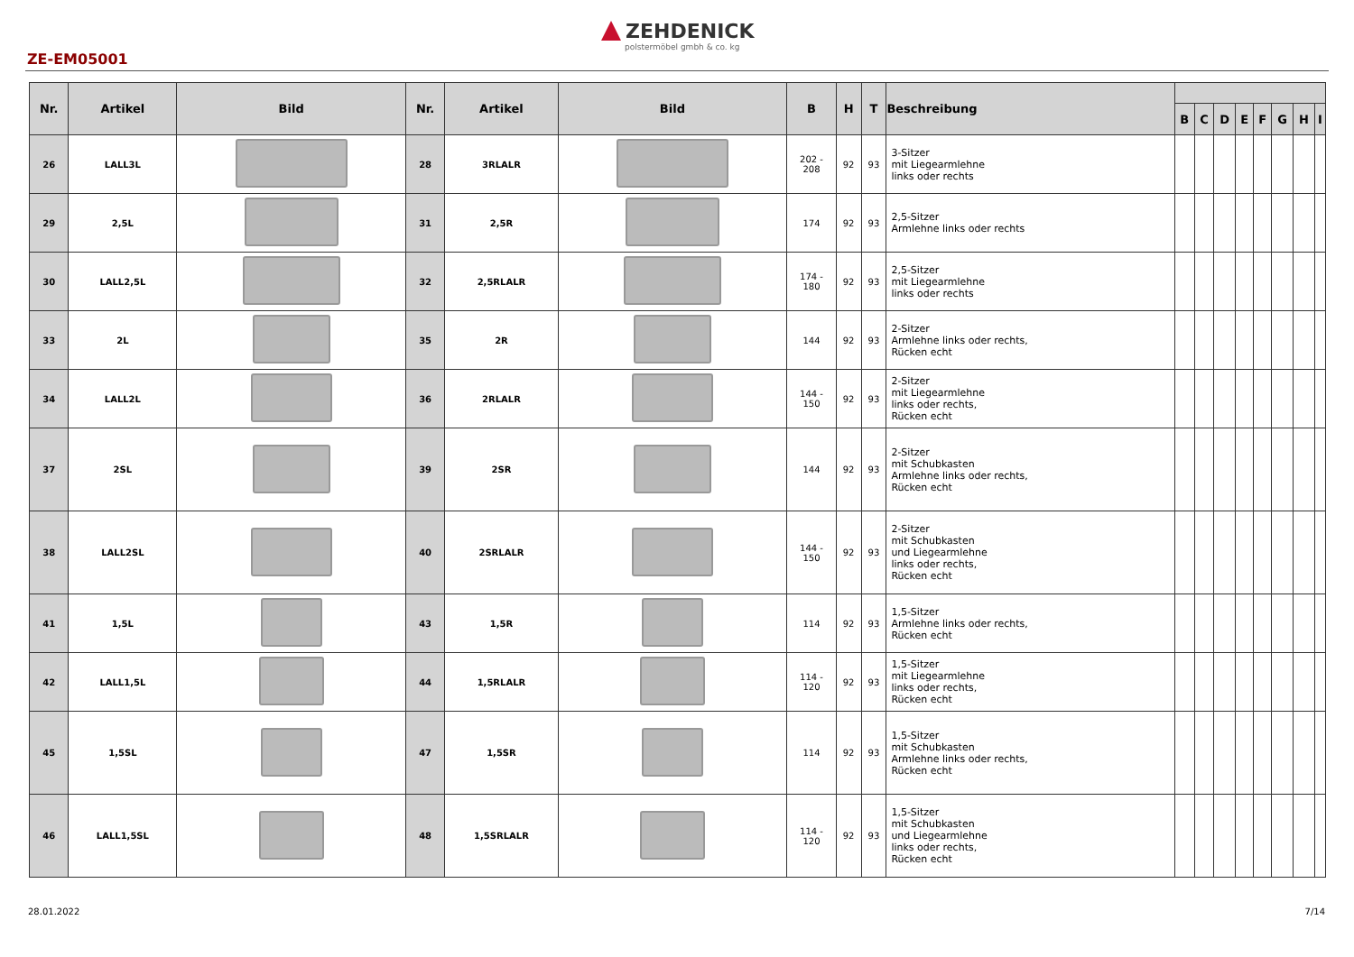ZEHDENICK
polstermöbel gmbh & co. kg
ZE-EM05001
| Nr. | Artikel | Bild | Nr. | Artikel | Bild | B | H | T | Beschreibung | | | | | | | | |
| --- | --- | --- | --- | --- | --- | --- | --- | --- | --- | --- | --- | --- | --- | --- | --- | --- | --- |
| | | | | | | | | | | B | C | D | E | F | G | H | I |
| 26 | LALL3L | | 28 | 3RLALR | | 202 - 208 | 92 | 93 | 3-Sitzer mit Liegearmlehne links oder rechts | | | | | | | | |
| 29 | 2,5L | | 31 | 2,5R | | 174 | 92 | 93 | 2,5-Sitzer Armlehne links oder rechts | | | | | | | | |
| 30 | LALL2,5L | | 32 | 2,5RLALR | | 174 - 180 | 92 | 93 | 2,5-Sitzer mit Liegearmlehne links oder rechts | | | | | | | | |
| 33 | 2L | | 35 | 2R | | 144 | 92 | 93 | 2-Sitzer Armlehne links oder rechts, Rücken echt | | | | | | | | |
| 34 | LALL2L | | 36 | 2RLALR | | 144 - 150 | 92 | 93 | 2-Sitzer mit Liegearmlehne links oder rechts, Rücken echt | | | | | | | | |
| 37 | 2SL | | 39 | 2SR | | 144 | 92 | 93 | 2-Sitzer mit Schubkasten Armlehne links oder rechts, Rücken echt | | | | | | | | |
| 38 | LALL2SL | | 40 | 2SRLALR | | 144 - 150 | 92 | 93 | 2-Sitzer mit Schubkasten und Liegearmlehne links oder rechts, Rücken echt | | | | | | | | |
| 41 | 1,5L | | 43 | 1,5R | | 114 | 92 | 93 | 1,5-Sitzer Armlehne links oder rechts, Rücken echt | | | | | | | | |
| 42 | LALL1,5L | | 44 | 1,5RLALR | | 114 - 120 | 92 | 93 | 1,5-Sitzer mit Liegearmlehne links oder rechts, Rücken echt | | | | | | | | |
| 45 | 1,5SL | | 47 | 1,5SR | | 114 | 92 | 93 | 1,5-Sitzer mit Schubkasten Armlehne links oder rechts, Rücken echt | | | | | | | | |
| 46 | LALL1,5SL | | 48 | 1,5SRLALR | | 114 - 120 | 92 | 93 | 1,5-Sitzer mit Schubkasten und Liegearmlehne links oder rechts, Rücken echt | | | | | | | | |
28.01.2022 7/14